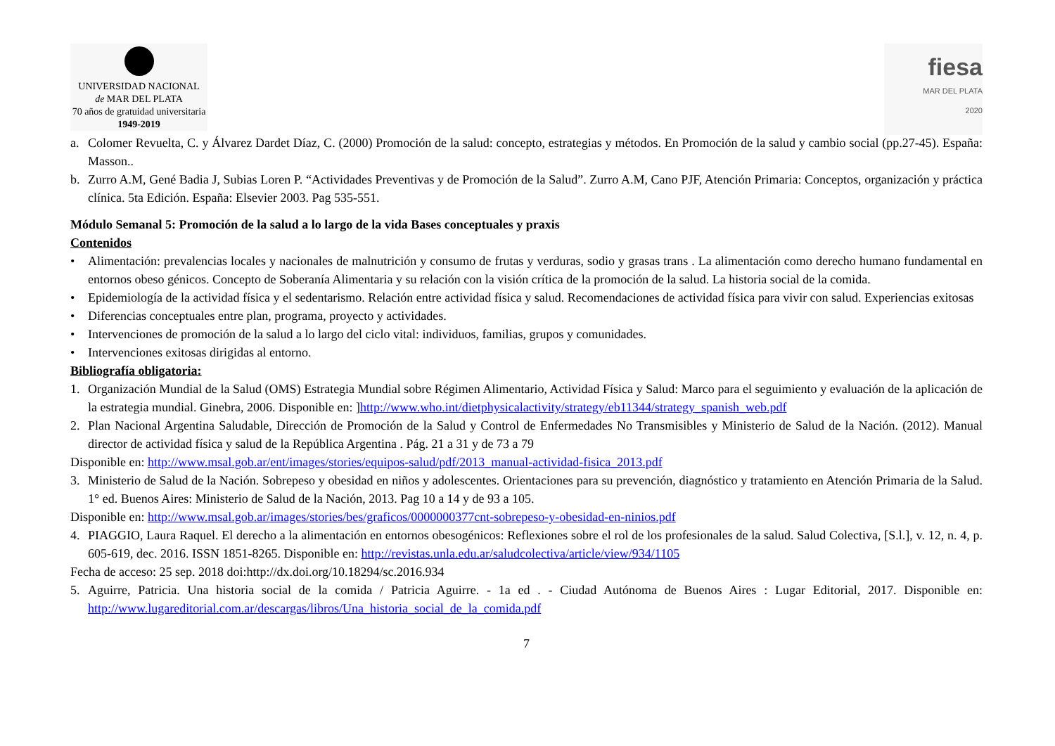UNIVERSIDAD NACIONAL
de MAR DEL PLATA
70 años de gratuidad universitaria
1949-2019
fiesa
MAR DEL PLATA
2020
a. Colomer Revuelta, C. y Álvarez Dardet Díaz, C. (2000) Promoción de la salud: concepto, estrategias y métodos. En Promoción de la salud y cambio social (pp.27-45). España: Masson..
b. Zurro A.M, Gené Badia J, Subias Loren P. “Actividades Preventivas y de Promoción de la Salud”. Zurro A.M, Cano PJF, Atención Primaria: Conceptos, organización y práctica clínica. 5ta Edición. España: Elsevier 2003. Pag 535-551.
Módulo Semanal 5: Promoción de la salud a lo largo de la vida Bases conceptuales y praxis
Contenidos
• Alimentación: prevalencias locales y nacionales de malnutrición y consumo de frutas y verduras, sodio y grasas trans . La alimentación como derecho humano fundamental en entornos obeso génicos. Concepto de Soberanía Alimentaria y su relación con la visión crítica de la promoción de la salud. La historia social de la comida.
• Epidemiología de la actividad física y el sedentarismo. Relación entre actividad física y salud. Recomendaciones de actividad física para vivir con salud. Experiencias exitosas
• Diferencias conceptuales entre plan, programa, proyecto y actividades.
• Intervenciones de promoción de la salud a lo largo del ciclo vital: individuos, familias, grupos y comunidades.
• Intervenciones exitosas dirigidas al entorno.
Bibliografía obligatoria:
1. Organización Mundial de la Salud (OMS) Estrategia Mundial sobre Régimen Alimentario, Actividad Física y Salud: Marco para el seguimiento y evaluación de la aplicación de la estrategia mundial. Ginebra, 2006. Disponible en: ]http://www.who.int/dietphysicalactivity/strategy/eb11344/strategy_spanish_web.pdf
2. Plan Nacional Argentina Saludable, Dirección de Promoción de la Salud y Control de Enfermedades No Transmisibles y Ministerio de Salud de la Nación. (2012). Manual director de actividad física y salud de la República Argentina . Pág. 21 a 31 y de 73 a 79
Disponible en: http://www.msal.gob.ar/ent/images/stories/equipos-salud/pdf/2013_manual-actividad-fisica_2013.pdf
3. Ministerio de Salud de la Nación. Sobrepeso y obesidad en niños y adolescentes. Orientaciones para su prevención, diagnóstico y tratamiento en Atención Primaria de la Salud. 1° ed. Buenos Aires: Ministerio de Salud de la Nación, 2013. Pag 10 a 14 y de 93 a 105.
Disponible en: http://www.msal.gob.ar/images/stories/bes/graficos/0000000377cnt-sobrepeso-y-obesidad-en-ninios.pdf
4. PIAGGIO, Laura Raquel. El derecho a la alimentación en entornos obesogénicos: Reflexiones sobre el rol de los profesionales de la salud. Salud Colectiva, [S.l.], v. 12, n. 4, p. 605-619, dec. 2016. ISSN 1851-8265. Disponible en: http://revistas.unla.edu.ar/saludcolectiva/article/view/934/1105
Fecha de acceso: 25 sep. 2018 doi:http://dx.doi.org/10.18294/sc.2016.934
5. Aguirre, Patricia. Una historia social de la comida / Patricia Aguirre. - 1a ed . - Ciudad Autónoma de Buenos Aires : Lugar Editorial, 2017. Disponible en: http://www.lugareditorial.com.ar/descargas/libros/Una_historia_social_de_la_comida.pdf
7